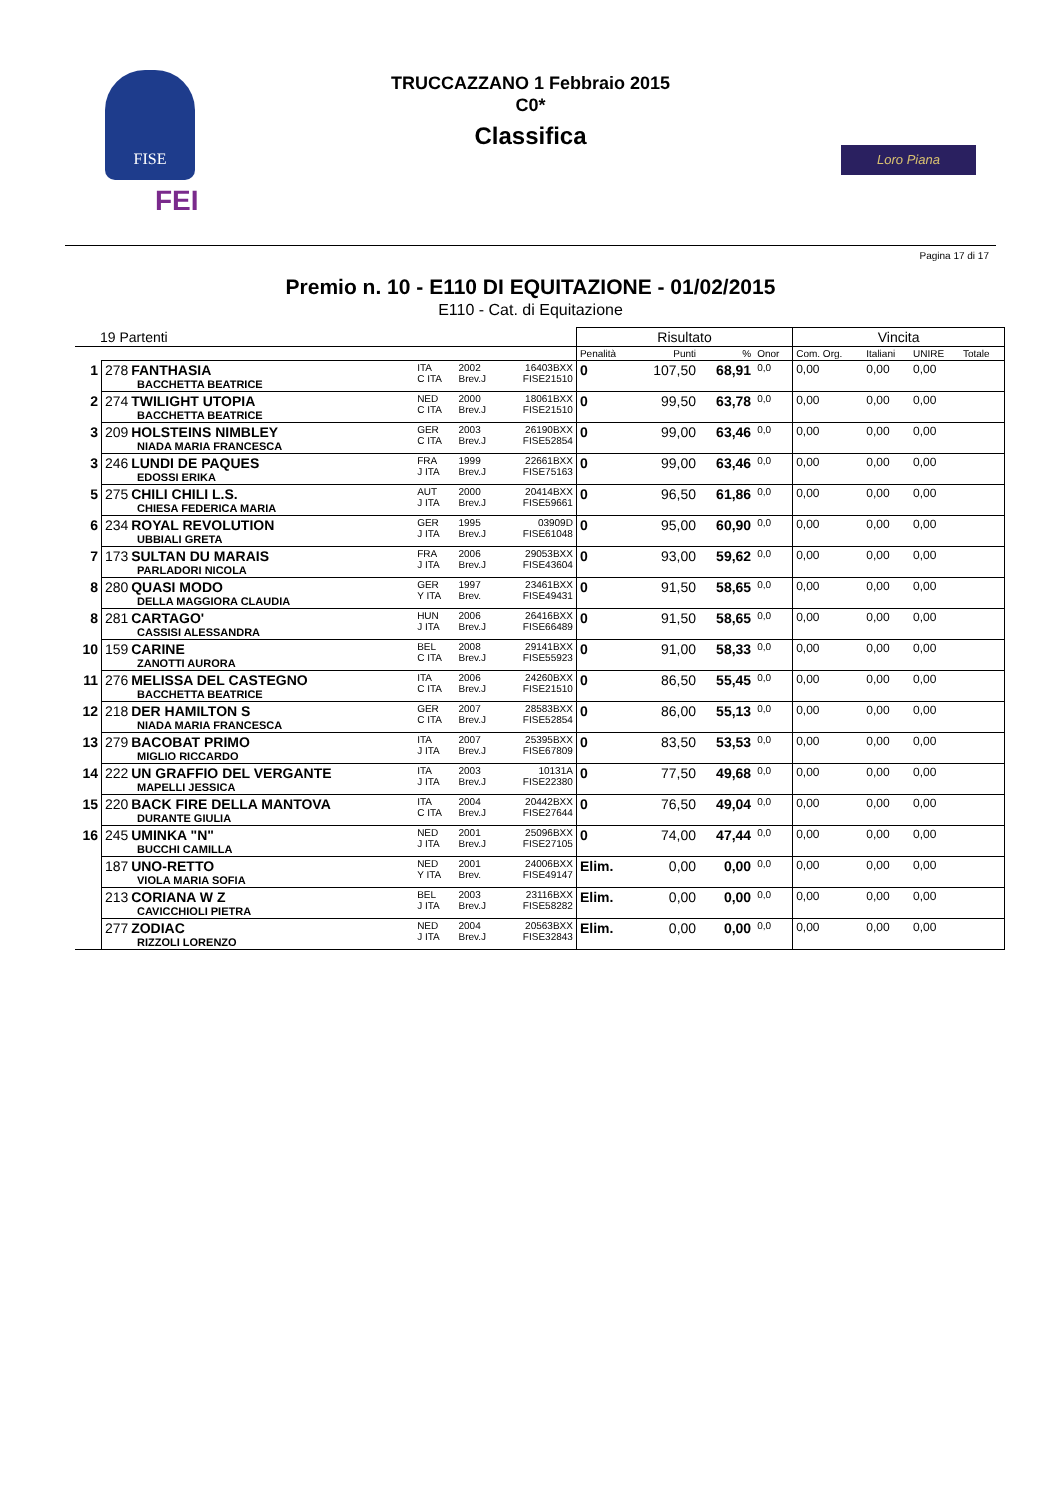FISE
FEI
Loro Piana
TRUCCAZZANO 1 Febbraio 2015
C0*
Classifica
Pagina 17 di 17
Premio n. 10 - E110 DI EQUITAZIONE - 01/02/2015
E110 - Cat. di Equitazione
| 19 Partenti | | | | | Risultato | | | | Vincita | | | |
| | | | | | Penalità | Punti | % | Onor | Com. Org. | Italiani | UNIRE | Totale |
| 1 | 278 FANTHASIA BACCHETTA BEATRICE | ITA C ITA | 2002 Brev.J | 16403BXX FISE21510 | 0 | 107,50 | 68,91 | 0,0 | 0,00 | 0,00 | 0,00 | |
| 2 | 274 TWILIGHT UTOPIA BACCHETTA BEATRICE | NED C ITA | 2000 Brev.J | 18061BXX FISE21510 | 0 | 99,50 | 63,78 | 0,0 | 0,00 | 0,00 | 0,00 | |
| 3 | 209 HOLSTEINS NIMBLEY NIADA MARIA FRANCESCA | GER C ITA | 2003 Brev.J | 26190BXX FISE52854 | 0 | 99,00 | 63,46 | 0,0 | 0,00 | 0,00 | 0,00 | |
| 3 | 246 LUNDI DE PAQUES EDOSSI ERIKA | FRA J ITA | 1999 Brev.J | 22661BXX FISE75163 | 0 | 99,00 | 63,46 | 0,0 | 0,00 | 0,00 | 0,00 | |
| 5 | 275 CHILI CHILI L.S. CHIESA FEDERICA MARIA | AUT J ITA | 2000 Brev.J | 20414BXX FISE59661 | 0 | 96,50 | 61,86 | 0,0 | 0,00 | 0,00 | 0,00 | |
| 6 | 234 ROYAL REVOLUTION UBBIALI GRETA | GER J ITA | 1995 Brev.J | 03909D FISE61048 | 0 | 95,00 | 60,90 | 0,0 | 0,00 | 0,00 | 0,00 | |
| 7 | 173 SULTAN DU MARAIS PARLADORI NICOLA | FRA J ITA | 2006 Brev.J | 29053BXX FISE43604 | 0 | 93,00 | 59,62 | 0,0 | 0,00 | 0,00 | 0,00 | |
| 8 | 280 QUASI MODO DELLA MAGGIORA CLAUDIA | GER Y ITA | 1997 Brev. | 23461BXX FISE49431 | 0 | 91,50 | 58,65 | 0,0 | 0,00 | 0,00 | 0,00 | |
| 8 | 281 CARTAGO' CASSISI ALESSANDRA | HUN J ITA | 2006 Brev.J | 26416BXX FISE66489 | 0 | 91,50 | 58,65 | 0,0 | 0,00 | 0,00 | 0,00 | |
| 10 | 159 CARINE ZANOTTI AURORA | BEL C ITA | 2008 Brev.J | 29141BXX FISE55923 | 0 | 91,00 | 58,33 | 0,0 | 0,00 | 0,00 | 0,00 | |
| 11 | 276 MELISSA DEL CASTEGNO BACCHETTA BEATRICE | ITA C ITA | 2006 Brev.J | 24260BXX FISE21510 | 0 | 86,50 | 55,45 | 0,0 | 0,00 | 0,00 | 0,00 | |
| 12 | 218 DER HAMILTON S NIADA MARIA FRANCESCA | GER C ITA | 2007 Brev.J | 28583BXX FISE52854 | 0 | 86,00 | 55,13 | 0,0 | 0,00 | 0,00 | 0,00 | |
| 13 | 279 BACOBAT PRIMO MIGLIO RICCARDO | ITA J ITA | 2007 Brev.J | 25395BXX FISE67809 | 0 | 83,50 | 53,53 | 0,0 | 0,00 | 0,00 | 0,00 | |
| 14 | 222 UN GRAFFIO DEL VERGANTE MAPELLI JESSICA | ITA J ITA | 2003 Brev.J | 10131A FISE22380 | 0 | 77,50 | 49,68 | 0,0 | 0,00 | 0,00 | 0,00 | |
| 15 | 220 BACK FIRE DELLA MANTOVA DURANTE GIULIA | ITA C ITA | 2004 Brev.J | 20442BXX FISE27644 | 0 | 76,50 | 49,04 | 0,0 | 0,00 | 0,00 | 0,00 | |
| 16 | 245 UMINKA "N" BUCCHI CAMILLA | NED J ITA | 2001 Brev.J | 25096BXX FISE27105 | 0 | 74,00 | 47,44 | 0,0 | 0,00 | 0,00 | 0,00 | |
| | 187 UNO-RETTO VIOLA MARIA SOFIA | NED Y ITA | 2001 Brev. | 24006BXX FISE49147 | Elim. | 0,00 | 0,00 | 0,0 | 0,00 | 0,00 | 0,00 | |
| | 213 CORIANA W Z CAVICCHIOLI PIETRA | BEL J ITA | 2003 Brev.J | 23116BXX FISE58282 | Elim. | 0,00 | 0,00 | 0,0 | 0,00 | 0,00 | 0,00 | |
| | 277 ZODIAC RIZZOLI LORENZO | NED J ITA | 2004 Brev.J | 20563BXX FISE32843 | Elim. | 0,00 | 0,00 | 0,0 | 0,00 | 0,00 | 0,00 | |